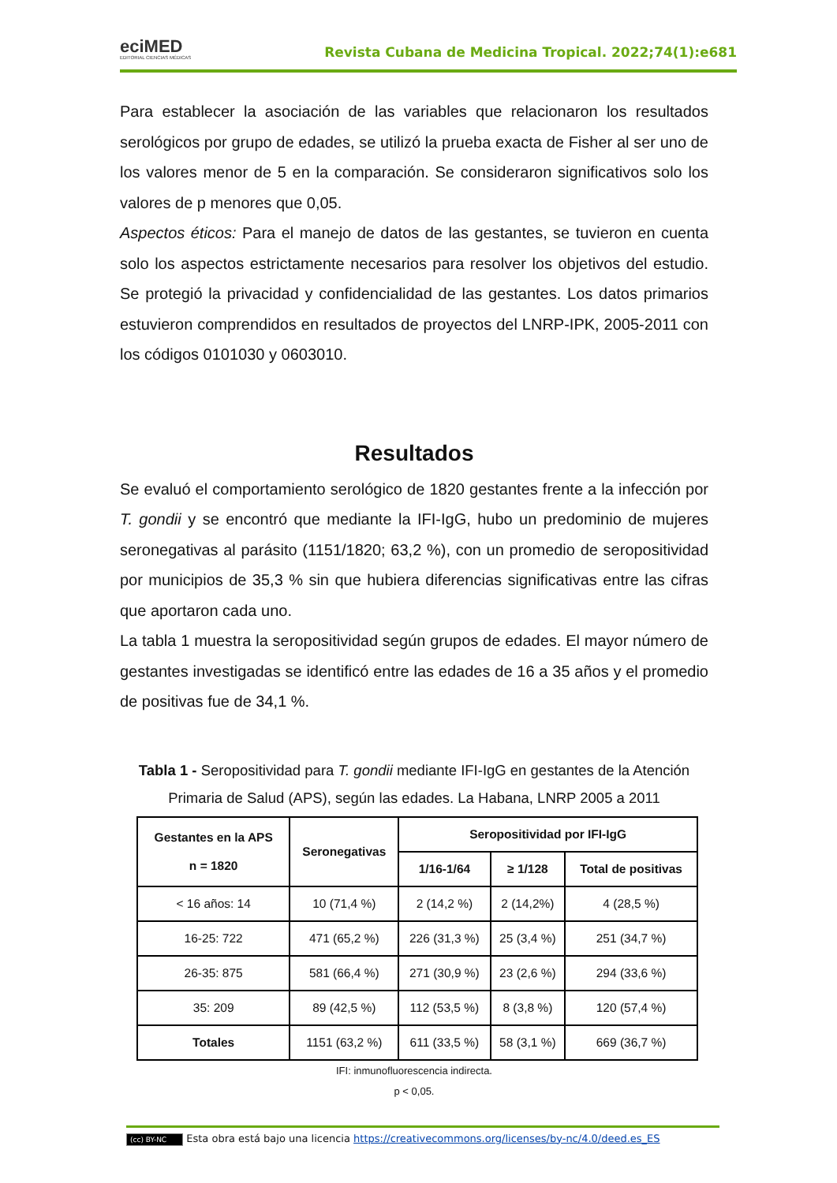eciMED
EDITORIAL CIENCIAS MÉDICAS
Revista Cubana de Medicina Tropical. 2022;74(1):e681
Para establecer la asociación de las variables que relacionaron los resultados serológicos por grupo de edades, se utilizó la prueba exacta de Fisher al ser uno de los valores menor de 5 en la comparación. Se consideraron significativos solo los valores de p menores que 0,05.
Aspectos éticos: Para el manejo de datos de las gestantes, se tuvieron en cuenta solo los aspectos estrictamente necesarios para resolver los objetivos del estudio. Se protegió la privacidad y confidencialidad de las gestantes. Los datos primarios estuvieron comprendidos en resultados de proyectos del LNRP-IPK, 2005-2011 con los códigos 0101030 y 0603010.
Resultados
Se evaluó el comportamiento serológico de 1820 gestantes frente a la infección por T. gondii y se encontró que mediante la IFI-IgG, hubo un predominio de mujeres seronegativas al parásito (1151/1820; 63,2 %), con un promedio de seropositividad por municipios de 35,3 % sin que hubiera diferencias significativas entre las cifras que aportaron cada uno.
La tabla 1 muestra la seropositividad según grupos de edades. El mayor número de gestantes investigadas se identificó entre las edades de 16 a 35 años y el promedio de positivas fue de 34,1 %.
Tabla 1 - Seropositividad para T. gondii mediante IFI-IgG en gestantes de la Atención Primaria de Salud (APS), según las edades. La Habana, LNRP 2005 a 2011
| Gestantes en la APS n = 1820 | Seronegativas | Seropositividad por IFI-IgG | | |
| --- | --- | --- | --- | --- |
| | | 1/16-1/64 | ≥ 1/128 | Total de positivas |
| < 16 años: 14 | 10 (71,4 %) | 2 (14,2 %) | 2 (14,2%) | 4 (28,5 %) |
| 16-25: 722 | 471 (65,2 %) | 226 (31,3 %) | 25 (3,4 %) | 251 (34,7 %) |
| 26-35: 875 | 581 (66,4 %) | 271 (30,9 %) | 23 (2,6 %) | 294 (33,6 %) |
| 35: 209 | 89 (42,5 %) | 112 (53,5 %) | 8 (3,8 %) | 120 (57,4 %) |
| Totales | 1151 (63,2 %) | 611 (33,5 %) | 58 (3,1 %) | 669 (36,7 %) |
IFI: inmunofluorescencia indirecta.
p < 0,05.
(cc) BY-NC Esta obra está bajo una licencia https://creativecommons.org/licenses/by-nc/4.0/deed.es_ES